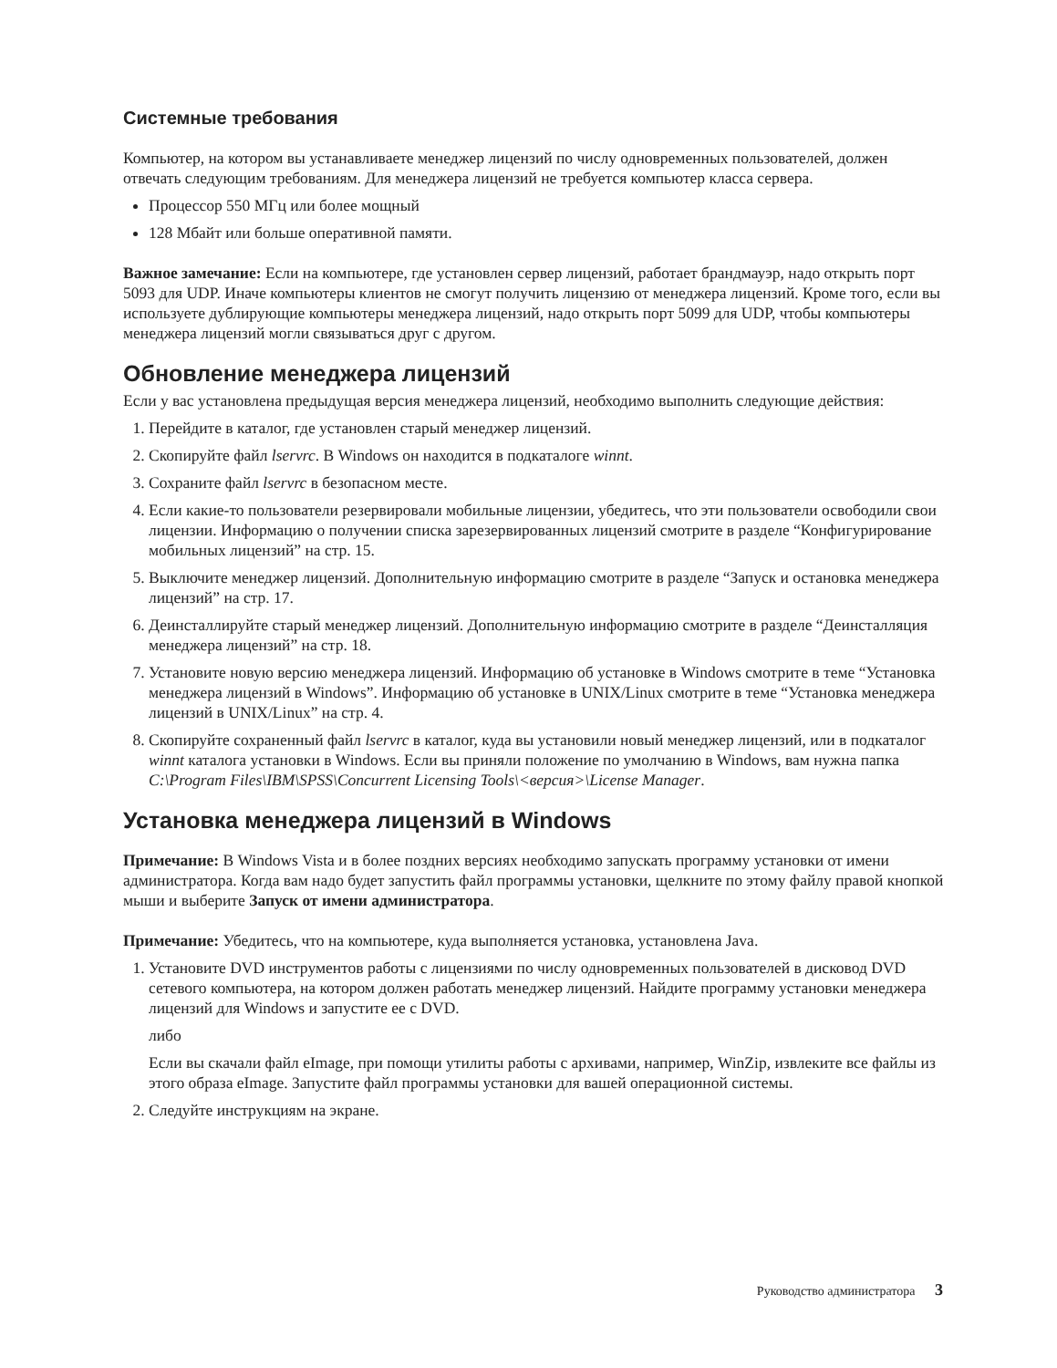Системные требования
Компьютер, на котором вы устанавливаете менеджер лицензий по числу одновременных пользователей, должен отвечать следующим требованиям. Для менеджера лицензий не требуется компьютер класса сервера.
Процессор 550 МГц или более мощный
128 Мбайт или больше оперативной памяти.
Важное замечание: Если на компьютере, где установлен сервер лицензий, работает брандмауэр, надо открыть порт 5093 для UDP. Иначе компьютеры клиентов не смогут получить лицензию от менеджера лицензий. Кроме того, если вы используете дублирующие компьютеры менеджера лицензий, надо открыть порт 5099 для UDP, чтобы компьютеры менеджера лицензий могли связываться друг с другом.
Обновление менеджера лицензий
Если у вас установлена предыдущая версия менеджера лицензий, необходимо выполнить следующие действия:
1. Перейдите в каталог, где установлен старый менеджер лицензий.
2. Скопируйте файл lservrc. В Windows он находится в подкаталоге winnt.
3. Сохраните файл lservrc в безопасном месте.
4. Если какие-то пользователи резервировали мобильные лицензии, убедитесь, что эти пользователи освободили свои лицензии. Информацию о получении списка зарезервированных лицензий смотрите в разделе “Конфигурирование мобильных лицензий” на стр. 15.
5. Выключите менеджер лицензий. Дополнительную информацию смотрите в разделе “Запуск и остановка менеджера лицензий” на стр. 17.
6. Деинсталлируйте старый менеджер лицензий. Дополнительную информацию смотрите в разделе “Деинсталляция менеджера лицензий” на стр. 18.
7. Установите новую версию менеджера лицензий. Информацию об установке в Windows смотрите в теме “Установка менеджера лицензий в Windows”. Информацию об установке в UNIX/Linux смотрите в теме “Установка менеджера лицензий в UNIX/Linux” на стр. 4.
8. Скопируйте сохраненный файл lservrc в каталог, куда вы установили новый менеджер лицензий, или в подкаталог winnt каталога установки в Windows. Если вы приняли положение по умолчанию в Windows, вам нужна папка C:\Program Files\IBM\SPSS\Concurrent Licensing Tools\<версия>\License Manager.
Установка менеджера лицензий в Windows
Примечание: В Windows Vista и в более поздних версиях необходимо запускать программу установки от имени администратора. Когда вам надо будет запустить файл программы установки, щелкните по этому файлу правой кнопкой мыши и выберите Запуск от имени администратора.
Примечание: Убедитесь, что на компьютере, куда выполняется установка, установлена Java.
1. Установите DVD инструментов работы с лицензиями по числу одновременных пользователей в дисковод DVD сетевого компьютера, на котором должен работать менеджер лицензий. Найдите программу установки менеджера лицензий для Windows и запустите ее с DVD.
либо
Если вы скачали файл eImage, при помощи утилиты работы с архивами, например, WinZip, извлеките все файлы из этого образа eImage. Запустите файл программы установки для вашей операционной системы.
2. Следуйте инструкциям на экране.
Руководство администратора 3